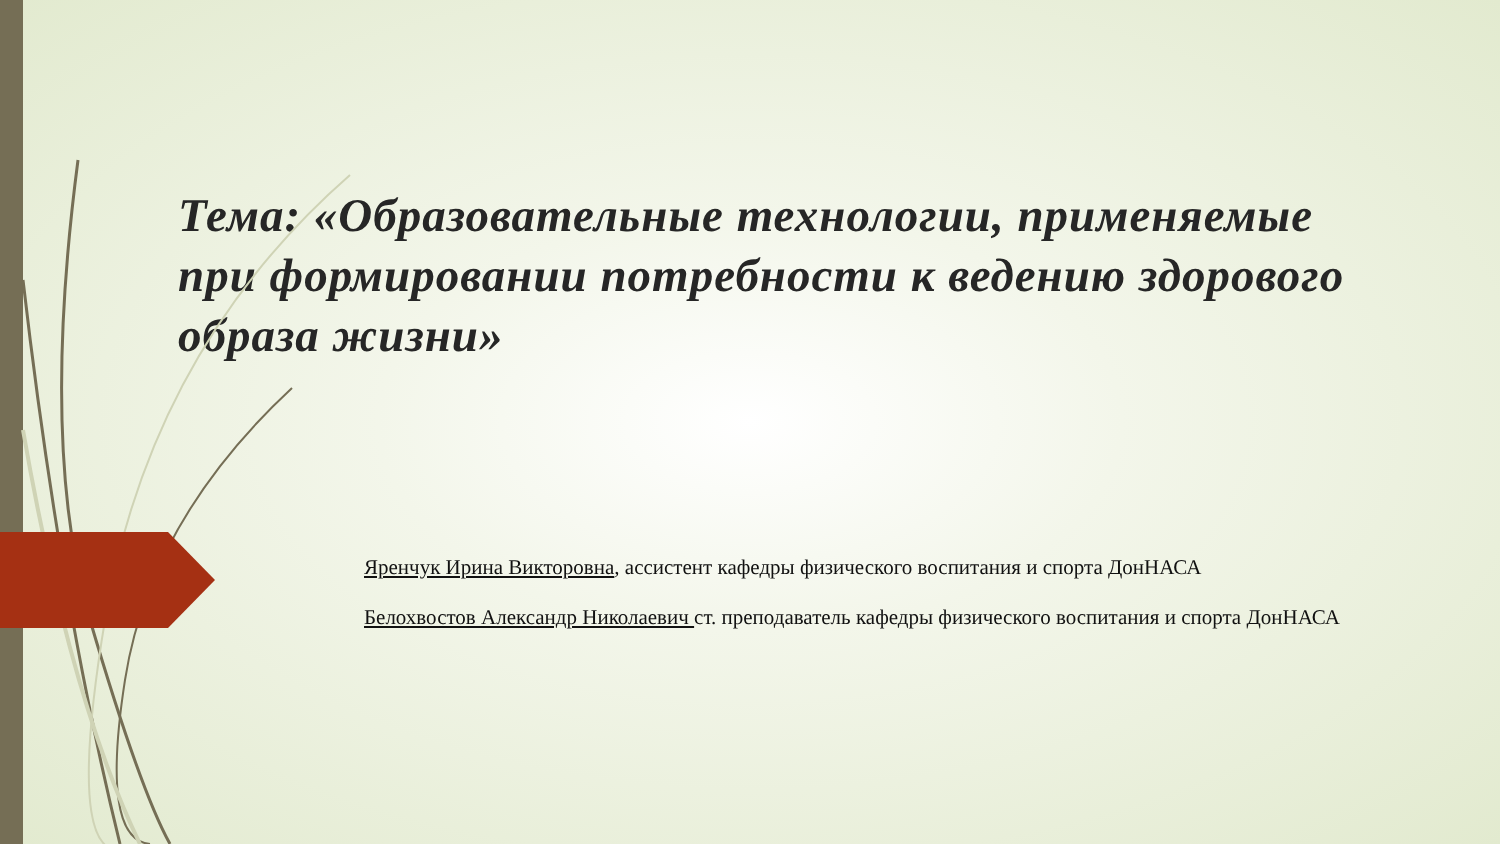Тема: «Образовательные технологии, применяемые при формировании потребности к ведению здорового образа жизни»
Яренчук Ирина Викторовна, ассистент кафедры физического воспитания и спорта ДонНАСА
Белохвостов Александр Николаевич ст. преподаватель кафедры физического воспитания и спорта ДонНАСА